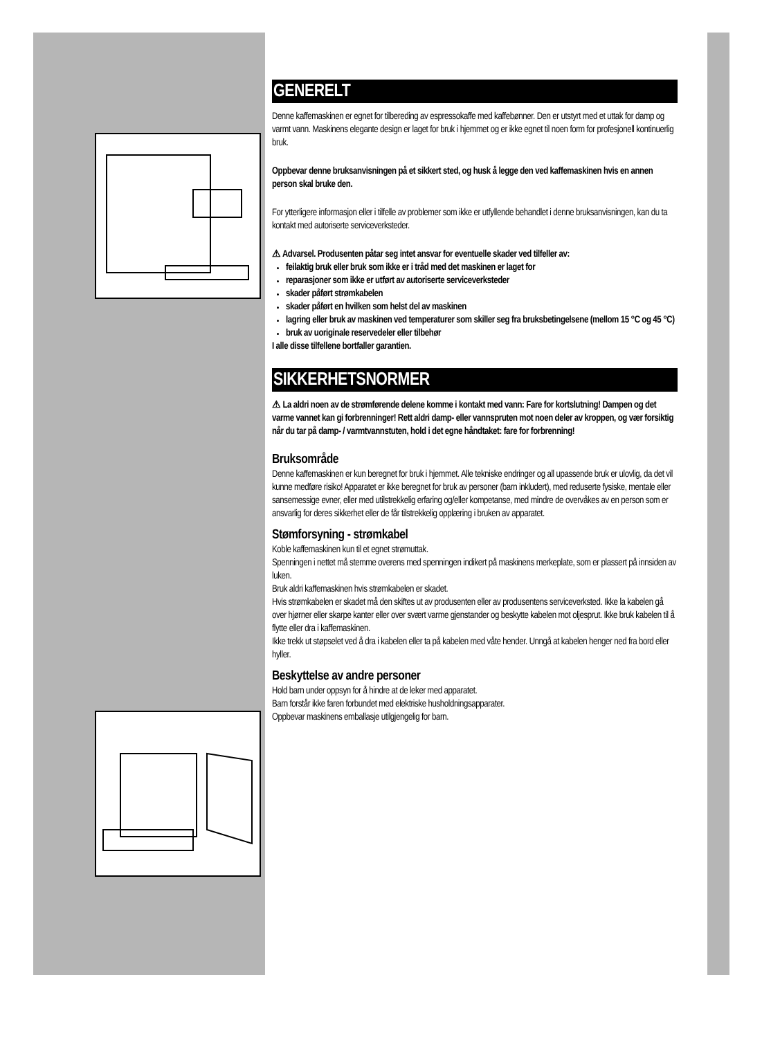GENERELT
Denne kaffemaskinen er egnet for tilbereding av espressokaffe med kaffebønner. Den er utstyrt med et uttak for damp og varmt vann. Maskinens elegante design er laget for bruk i hjemmet og er ikke egnet til noen form for profesjonell kontinuerlig bruk.
Oppbevar denne bruksanvisningen på et sikkert sted, og husk å legge den ved kaffemaskinen hvis en annen person skal bruke den.
For ytterligere informasjon eller i tilfelle av problemer som ikke er utfyllende behandlet i denne bruksanvisningen, kan du ta kontakt med autoriserte serviceverksteder.
⚠ Advarsel. Produsenten påtar seg intet ansvar for eventuelle skader ved tilfeller av:
feilaktig bruk eller bruk som ikke er i tråd med det maskinen er laget for
reparasjoner som ikke er utført av autoriserte serviceverksteder
skader påført strømkabelen
skader påført en hvilken som helst del av maskinen
lagring eller bruk av maskinen ved temperaturer som skiller seg fra bruksbetingelsene (mellom 15 °C og 45 °C)
bruk av uoriginale reservedeler eller tilbehør
I alle disse tilfellene bortfaller garantien.
SIKKERHETSNORMER
⚠ La aldri noen av de strømførende delene komme i kontakt med vann: Fare for kortslutning! Dampen og det varme vannet kan gi forbrenninger! Rett aldri damp- eller vannspruten mot noen deler av kroppen, og vær forsiktig når du tar på damp- / varmtvannstuten, hold i det egne håndtaket: fare for forbrenning!
Bruksområde
Denne kaffemaskinen er kun beregnet for bruk i hjemmet. Alle tekniske endringer og all upassende bruk er ulovlig, da det vil kunne medføre risiko! Apparatet er ikke beregnet for bruk av personer (barn inkludert), med reduserte fysiske, mentale eller sansemessige evner, eller med utilstrekkelig erfaring og/eller kompetanse, med mindre de overvåkes av en person som er ansvarlig for deres sikkerhet eller de får tilstrekkelig opplæring i bruken av apparatet.
Stømforsyning - strømkabel
Koble kaffemaskinen kun til et egnet strømuttak.
Spenningen i nettet må stemme overens med spenningen indikert på maskinens merkeplate, som er plassert på innsiden av luken.
Bruk aldri kaffemaskinen hvis strømkabelen er skadet.
Hvis strømkabelen er skadet må den skiftes ut av produsenten eller av produsentens serviceverksted. Ikke la kabelen gå over hjørner eller skarpe kanter eller over svært varme gjenstander og beskytte kabelen mot oljesprut. Ikke bruk kabelen til å flytte eller dra i kaffemaskinen.
Ikke trekk ut støpselet ved å dra i kabelen eller ta på kabelen med våte hender. Unngå at kabelen henger ned fra bord eller hyller.
Beskyttelse av andre personer
Hold barn under oppsyn for å hindre at de leker med apparatet.
Barn forstår ikke faren forbundet med elektriske husholdningsapparater.
Oppbevar maskinens emballasje utilgjengelig for barn.